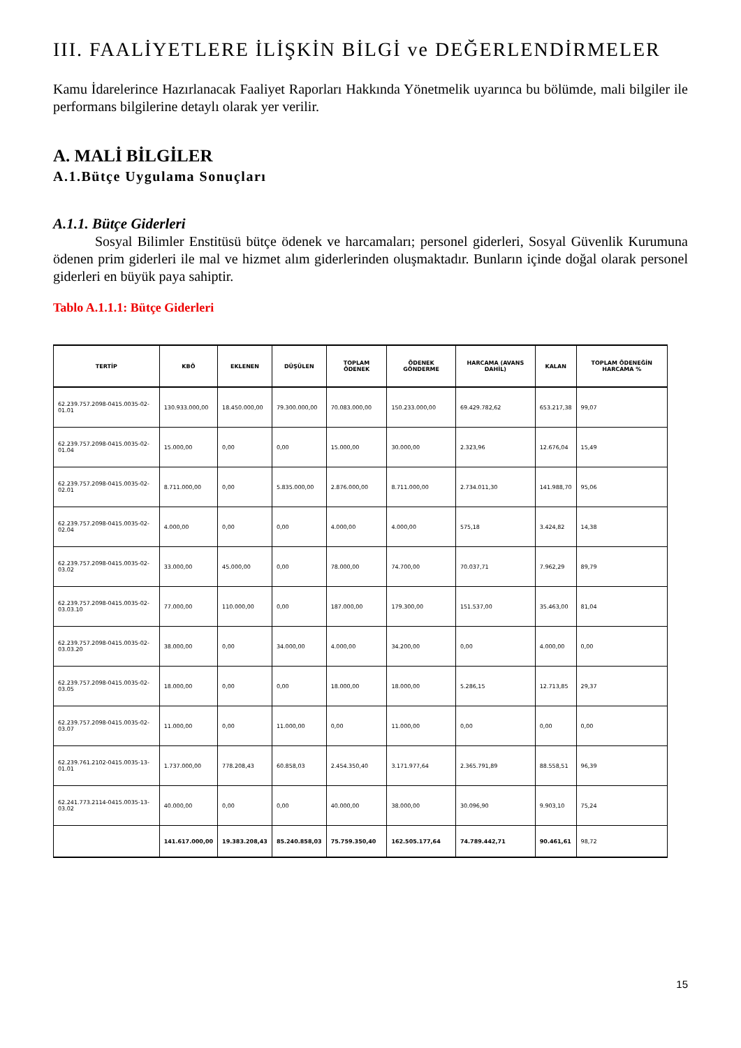III. FAALİYETLERE İLİŞKİN BİLGİ ve DEĞERLENDİRMELER
Kamu İdarelerince Hazırlanacak Faaliyet Raporları Hakkında Yönetmelik uyarınca bu bölümde, mali bilgiler ile performans bilgilerine detaylı olarak yer verilir.
A. MALİ BİLGİLER
A.1.Bütçe Uygulama Sonuçları
A.1.1. Bütçe Giderleri
   Sosyal Bilimler Enstitüsü bütçe ödenek ve harcamaları; personel giderleri, Sosyal Güvenlik Kurumuna ödenen prim giderleri ile mal ve hizmet alım giderlerinden oluşmaktadır. Bunların içinde doğal olarak personel giderleri en büyük paya sahiptir.
Tablo A.1.1.1: Bütçe Giderleri
| TERTİP | KBÖ | EKLENEN | DÜŞÜLEN | TOPLAM ÖDENEK | ÖDENEK GÖNDERME | HARCAMA (AVANS DAHİL) | KALAN | TOPLAM ÖDENEĞİN HARCAMA % |
| --- | --- | --- | --- | --- | --- | --- | --- | --- |
| 62.239.757.2098-0415.0035-02-01.01 | 130.933.000,00 | 18.450.000,00 | 79.300.000,00 | 70.083.000,00 | 150.233.000,00 | 69.429.782,62 | 653.217,38 | 99,07 |
| 62.239.757.2098-0415.0035-02-01.04 | 15.000,00 | 0,00 | 0,00 | 15.000,00 | 30.000,00 | 2.323,96 | 12.676,04 | 15,49 |
| 62.239.757.2098-0415.0035-02-02.01 | 8.711.000,00 | 0,00 | 5.835.000,00 | 2.876.000,00 | 8.711.000,00 | 2.734.011,30 | 141.988,70 | 95,06 |
| 62.239.757.2098-0415.0035-02-02.04 | 4.000,00 | 0,00 | 0,00 | 4.000,00 | 4.000,00 | 575,18 | 3.424,82 | 14,38 |
| 62.239.757.2098-0415.0035-02-03.02 | 33.000,00 | 45.000,00 | 0,00 | 78.000,00 | 74.700,00 | 70.037,71 | 7.962,29 | 89,79 |
| 62.239.757.2098-0415.0035-02-03.03.10 | 77.000,00 | 110.000,00 | 0,00 | 187.000,00 | 179.300,00 | 151.537,00 | 35.463,00 | 81,04 |
| 62.239.757.2098-0415.0035-02-03.03.20 | 38.000,00 | 0,00 | 34.000,00 | 4.000,00 | 34.200,00 | 0,00 | 4.000,00 | 0,00 |
| 62.239.757.2098-0415.0035-02-03.05 | 18.000,00 | 0,00 | 0,00 | 18.000,00 | 18.000,00 | 5.286,15 | 12.713,85 | 29,37 |
| 62.239.757.2098-0415.0035-02-03.07 | 11.000,00 | 0,00 | 11.000,00 | 0,00 | 11.000,00 | 0,00 | 0,00 | 0,00 |
| 62.239.761.2102-0415.0035-13-01.01 | 1.737.000,00 | 778.208,43 | 60.858,03 | 2.454.350,40 | 3.171.977,64 | 2.365.791,89 | 88.558,51 | 96,39 |
| 62.241.773.2114-0415.0035-13-03.02 | 40.000,00 | 0,00 | 0,00 | 40.000,00 | 38.000,00 | 30.096,90 | 9.903,10 | 75,24 |
| | 141.617.000,00 | 19.383.208,43 | 85.240.858,03 | 75.759.350,40 | 162.505.177,64 | 74.789.442,71 | 90.461,61 | 98,72 |
15